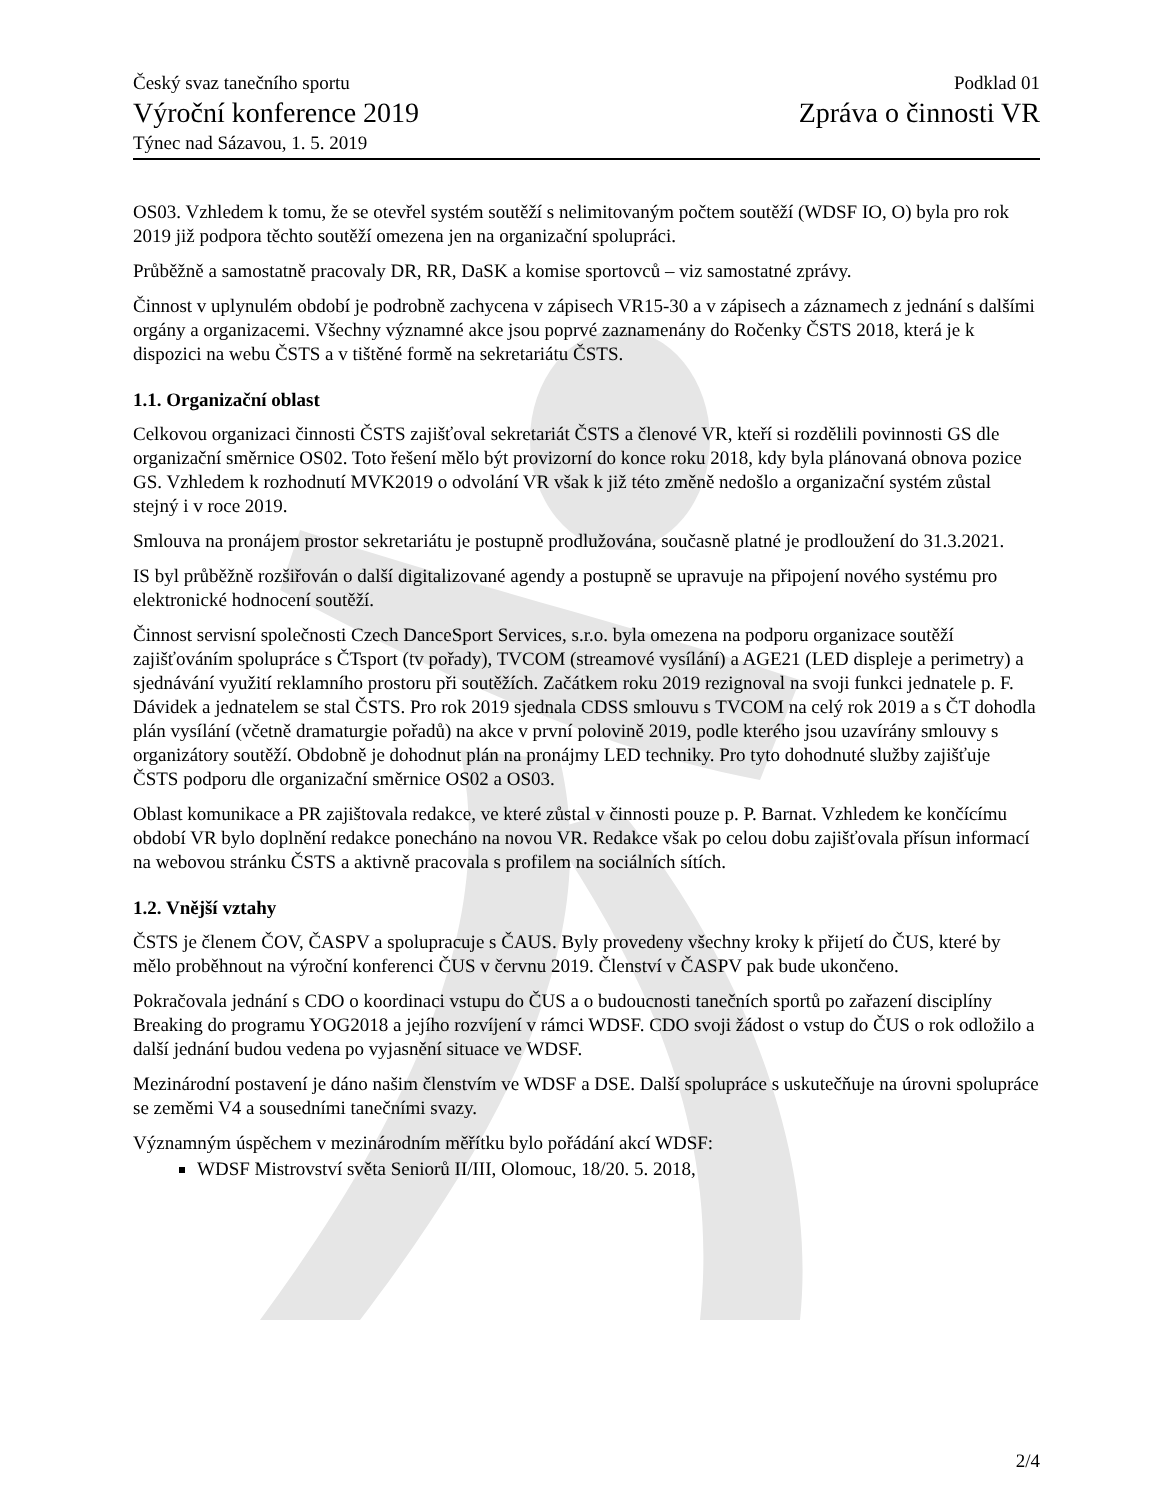Český svaz tanečního sportu
Výroční konference 2019
Týnec nad Sázavou, 1. 5. 2019
Podklad 01
Zpráva o činnosti VR
OS03. Vzhledem k tomu, že se otevřel systém soutěží s nelimitovaným počtem soutěží (WDSF IO, O) byla pro rok 2019 již podpora těchto soutěží omezena jen na organizační spolupráci.
Průběžně a samostatně pracovaly DR, RR, DaSK a komise sportovců – viz samostatné zprávy.
Činnost v uplynulém období je podrobně zachycena v zápisech VR15-30 a v zápisech a záznamech z jednání s dalšími orgány a organizacemi. Všechny významné akce jsou poprvé zaznamenány do Ročenky ČSTS 2018, která je k dispozici na webu ČSTS a v tištěné formě na sekretariátu ČSTS.
1.1. Organizační oblast
Celkovou organizaci činnosti ČSTS zajišťoval sekretariát ČSTS a členové VR, kteří si rozdělili povinnosti GS dle organizační směrnice OS02. Toto řešení mělo být provizorní do konce roku 2018, kdy byla plánovaná obnova pozice GS. Vzhledem k rozhodnutí MVK2019 o odvolání VR však k již této změně nedošlo a organizační systém zůstal stejný i v roce 2019.
Smlouva na pronájem prostor sekretariátu je postupně prodlužována, současně platné je prodloužení do 31.3.2021.
IS byl průběžně rozšiřován o další digitalizované agendy a postupně se upravuje na připojení nového systému pro elektronické hodnocení soutěží.
Činnost servisní společnosti Czech DanceSport Services, s.r.o. byla omezena na podporu organizace soutěží zajišťováním spolupráce s ČTsport (tv pořady), TVCOM (streamové vysílání) a AGE21 (LED displeje a perimetry) a sjednávání využití reklamního prostoru při soutěžích. Začátkem roku 2019 rezignoval na svoji funkci jednatele p. F. Dávidek a jednatelem se stal ČSTS. Pro rok 2019 sjednala CDSS smlouvu s TVCOM na celý rok 2019 a s ČT dohodla plán vysílání (včetně dramaturgie pořadů) na akce v první polovině 2019, podle kterého jsou uzavírány smlouvy s organizátory soutěží. Obdobně je dohodnut plán na pronájmy LED techniky. Pro tyto dohodnuté služby zajišťuje ČSTS podporu dle organizační směrnice OS02 a OS03.
Oblast komunikace a PR zajištovala redakce, ve které zůstal v činnosti pouze p. P. Barnat. Vzhledem ke končícímu období VR bylo doplnění redakce ponecháno na novou VR. Redakce však po celou dobu zajišťovala přísun informací na webovou stránku ČSTS a aktivně pracovala s profilem na sociálních sítích.
1.2. Vnější vztahy
ČSTS je členem ČOV, ČASPV a spolupracuje s ČAUS. Byly provedeny všechny kroky k přijetí do ČUS, které by mělo proběhnout na výroční konferenci ČUS v červnu 2019. Členství v ČASPV pak bude ukončeno.
Pokračovala jednání s CDO o koordinaci vstupu do ČUS a o budoucnosti tanečních sportů po zařazení disciplíny Breaking do programu YOG2018 a jejího rozvíjení v rámci WDSF. CDO svoji žádost o vstup do ČUS o rok odložilo a další jednání budou vedena po vyjasnění situace ve WDSF.
Mezinárodní postavení je dáno našim členstvím ve WDSF a DSE. Další spolupráce s uskutečňuje na úrovni spolupráce se zeměmi V4 a sousedními tanečními svazy.
Významným úspěchem v mezinárodním měřítku bylo pořádání akcí WDSF:
WDSF Mistrovství světa Seniorů II/III, Olomouc, 18/20. 5. 2018,
2/4